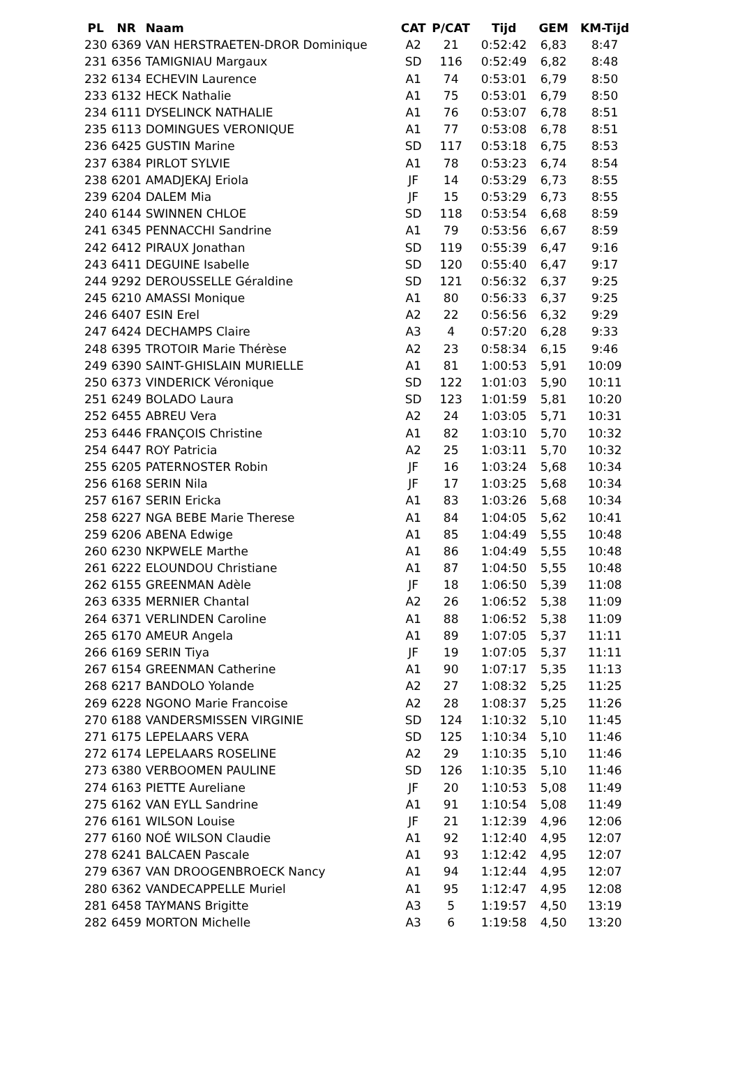| PL | NR | Naam | CAT | P/CAT | Tijd | GEM | KM-Tijd |
| --- | --- | --- | --- | --- | --- | --- | --- |
| 230 | 6369 | VAN HERSTRAETEN-DROR Dominique | A2 | 21 | 0:52:42 | 6,83 | 8:47 |
| 231 | 6356 | TAMIGNIAU Margaux | SD | 116 | 0:52:49 | 6,82 | 8:48 |
| 232 | 6134 | ECHEVIN Laurence | A1 | 74 | 0:53:01 | 6,79 | 8:50 |
| 233 | 6132 | HECK Nathalie | A1 | 75 | 0:53:01 | 6,79 | 8:50 |
| 234 | 6111 | DYSELINCK NATHALIE | A1 | 76 | 0:53:07 | 6,78 | 8:51 |
| 235 | 6113 | DOMINGUES VERONIQUE | A1 | 77 | 0:53:08 | 6,78 | 8:51 |
| 236 | 6425 | GUSTIN Marine | SD | 117 | 0:53:18 | 6,75 | 8:53 |
| 237 | 6384 | PIRLOT SYLVIE | A1 | 78 | 0:53:23 | 6,74 | 8:54 |
| 238 | 6201 | AMADJEKAJ Eriola | JF | 14 | 0:53:29 | 6,73 | 8:55 |
| 239 | 6204 | DALEM Mia | JF | 15 | 0:53:29 | 6,73 | 8:55 |
| 240 | 6144 | SWINNEN CHLOE | SD | 118 | 0:53:54 | 6,68 | 8:59 |
| 241 | 6345 | PENNACCHI Sandrine | A1 | 79 | 0:53:56 | 6,67 | 8:59 |
| 242 | 6412 | PIRAUX Jonathan | SD | 119 | 0:55:39 | 6,47 | 9:16 |
| 243 | 6411 | DEGUINE Isabelle | SD | 120 | 0:55:40 | 6,47 | 9:17 |
| 244 | 9292 | DEROUSSELLE Géraldine | SD | 121 | 0:56:32 | 6,37 | 9:25 |
| 245 | 6210 | AMASSI Monique | A1 | 80 | 0:56:33 | 6,37 | 9:25 |
| 246 | 6407 | ESIN Erel | A2 | 22 | 0:56:56 | 6,32 | 9:29 |
| 247 | 6424 | DECHAMPS Claire | A3 | 4 | 0:57:20 | 6,28 | 9:33 |
| 248 | 6395 | TROTOIR Marie Thérèse | A2 | 23 | 0:58:34 | 6,15 | 9:46 |
| 249 | 6390 | SAINT-GHISLAIN MURIELLE | A1 | 81 | 1:00:53 | 5,91 | 10:09 |
| 250 | 6373 | VINDERICK Véronique | SD | 122 | 1:01:03 | 5,90 | 10:11 |
| 251 | 6249 | BOLADO Laura | SD | 123 | 1:01:59 | 5,81 | 10:20 |
| 252 | 6455 | ABREU Vera | A2 | 24 | 1:03:05 | 5,71 | 10:31 |
| 253 | 6446 | FRANÇOIS Christine | A1 | 82 | 1:03:10 | 5,70 | 10:32 |
| 254 | 6447 | ROY Patricia | A2 | 25 | 1:03:11 | 5,70 | 10:32 |
| 255 | 6205 | PATERNOSTER Robin | JF | 16 | 1:03:24 | 5,68 | 10:34 |
| 256 | 6168 | SERIN Nila | JF | 17 | 1:03:25 | 5,68 | 10:34 |
| 257 | 6167 | SERIN Ericka | A1 | 83 | 1:03:26 | 5,68 | 10:34 |
| 258 | 6227 | NGA BEBE Marie Therese | A1 | 84 | 1:04:05 | 5,62 | 10:41 |
| 259 | 6206 | ABENA Edwige | A1 | 85 | 1:04:49 | 5,55 | 10:48 |
| 260 | 6230 | NKPWELE Marthe | A1 | 86 | 1:04:49 | 5,55 | 10:48 |
| 261 | 6222 | ELOUNDOU Christiane | A1 | 87 | 1:04:50 | 5,55 | 10:48 |
| 262 | 6155 | GREENMAN Adèle | JF | 18 | 1:06:50 | 5,39 | 11:08 |
| 263 | 6335 | MERNIER Chantal | A2 | 26 | 1:06:52 | 5,38 | 11:09 |
| 264 | 6371 | VERLINDEN Caroline | A1 | 88 | 1:06:52 | 5,38 | 11:09 |
| 265 | 6170 | AMEUR Angela | A1 | 89 | 1:07:05 | 5,37 | 11:11 |
| 266 | 6169 | SERIN Tiya | JF | 19 | 1:07:05 | 5,37 | 11:11 |
| 267 | 6154 | GREENMAN Catherine | A1 | 90 | 1:07:17 | 5,35 | 11:13 |
| 268 | 6217 | BANDOLO Yolande | A2 | 27 | 1:08:32 | 5,25 | 11:25 |
| 269 | 6228 | NGONO Marie Francoise | A2 | 28 | 1:08:37 | 5,25 | 11:26 |
| 270 | 6188 | VANDERSMISSEN VIRGINIE | SD | 124 | 1:10:32 | 5,10 | 11:45 |
| 271 | 6175 | LEPELAARS VERA | SD | 125 | 1:10:34 | 5,10 | 11:46 |
| 272 | 6174 | LEPELAARS ROSELINE | A2 | 29 | 1:10:35 | 5,10 | 11:46 |
| 273 | 6380 | VERBOOMEN PAULINE | SD | 126 | 1:10:35 | 5,10 | 11:46 |
| 274 | 6163 | PIETTE Aureliane | JF | 20 | 1:10:53 | 5,08 | 11:49 |
| 275 | 6162 | VAN EYLL Sandrine | A1 | 91 | 1:10:54 | 5,08 | 11:49 |
| 276 | 6161 | WILSON Louise | JF | 21 | 1:12:39 | 4,96 | 12:06 |
| 277 | 6160 | NOÉ WILSON Claudie | A1 | 92 | 1:12:40 | 4,95 | 12:07 |
| 278 | 6241 | BALCAEN Pascale | A1 | 93 | 1:12:42 | 4,95 | 12:07 |
| 279 | 6367 | VAN DROOGENBROECK Nancy | A1 | 94 | 1:12:44 | 4,95 | 12:07 |
| 280 | 6362 | VANDECAPPELLE Muriel | A1 | 95 | 1:12:47 | 4,95 | 12:08 |
| 281 | 6458 | TAYMANS Brigitte | A3 | 5 | 1:19:57 | 4,50 | 13:19 |
| 282 | 6459 | MORTON Michelle | A3 | 6 | 1:19:58 | 4,50 | 13:20 |